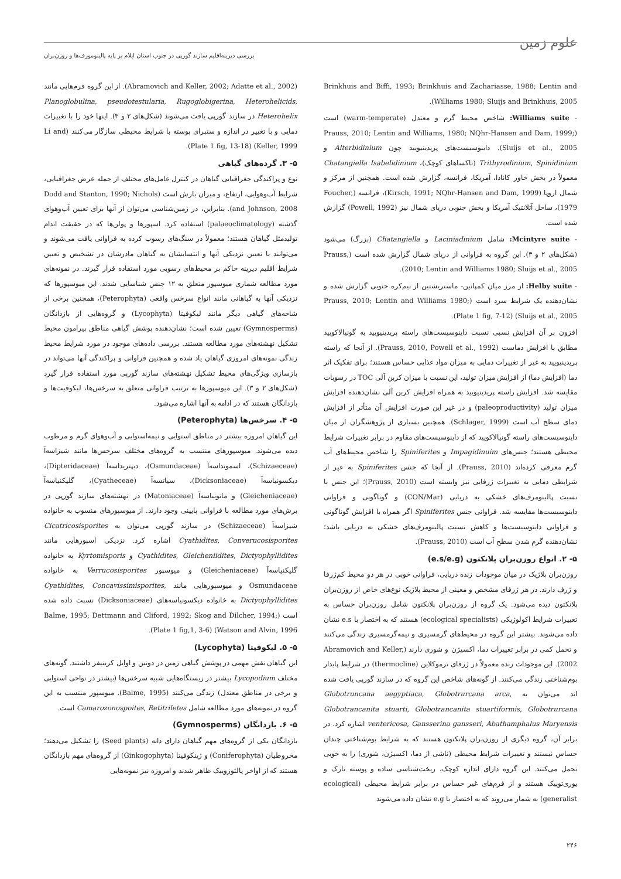علوم زمین
بررسی دیرینه‌اقلیم سازند گورپی در جنوب استان ایلام بر پایه پالینومورف‌ها و روزن‌بران
Brinkhuis and Biffi, 1993; Brinkhuis and Zachariasse, 1988; Lentin and Williams 1980; Sluijs and Brinkhuis, 2005).
- Williams suite: شاخص محیط گرم و معتدل (warm-temperate) است (Prauss, 2010; Lentin and Williams, 1980; NQhr-Hansen and Dam, 1999; Sluijs et al., 2005). داینوسیست‌های پریدینیویید چون Alterbidinium و Trithyrodinium, Spinidinium (تاکساهای کوچک)، Chatangiella Isabelidinium معمولاً در بخش خاور کانادا، آمریکا، فرانسه، گزارش شده است. همچنین از مرکز و شمال اروپا (Kirsch, 1991; NQhr-Hansen and Dam, 1999)، فرانسه (Foucher, 1979)، ساحل آتلانتیک آمریکا و بخش جنوبی دریای شمال نیز (Powell, 1992) گزارش شده است.
- Mcintyre suite: شامل Laciniadinium و Chatangiella (بزرگ) می‌شود (شکل‌های ۲ و ۳). این گروه به فراوانی از دریای شمال گزارش شده است (Prauss, 2010; Lentin and Williams 1980; Sluijs et al., 2005).
- Helby suite: از مرز میان کمپانین- ماستریشتین از نیم‌کره جنوبی گزارش شده و نشان‌دهنده یک شرایط سرد است (Prauss, 2010; Lentin and Williams 1980; Sluijs et al., 2005) (Plate 1 fig, 7-12).
افزون بر آن افزایش نسبی نسبت داینوسیست‌های راسته پریدینیویید به گونیالاکویید مطابق با افزایش دماست (Prauss, 2010, Powell et al., 1992). از آنجا که راسته پریدینیویید به غیر از تغییرات دمایی به میزان مواد غذایی حساس هستند؛ برای تفکیک اثر دما (افزایش دما) از افزایش میزان تولید، این نسبت با میزان کربن آلی TOC در رسوبات مقایسه شد. افزایش راسته پریدینیویید به همراه افزایش کربن آلی نشان‌دهنده افزایش میزان تولید (paleoproductivity) و در غیر این صورت افزایش آن متأثر از افزایش دمای سطح آب است (Schlager, 1999). همچنین بسیاری از پژوهشگران از میان داینوسیست‌های راسته گونیالاکویید که از داینوسیست‌های مقاوم در برابر تغییرات شرایط محیطی هستند؛ جنس‌های Impagidinuim و Spiniferites را شاخص محیط‌های آب گرم معرفی کرده‌اند (Prauss, 2010). از آنجا که جنس Spiniferites به غیر از شرایطی دمایی به تغییرات ژرفایی نیز وابسته است (Prauss, 2010)؛ این جنس با نسبت پالینومرف‌های خشکی به دریایی (CON/Mar) و گوناگونی و فراوانی داینوسیست‌ها مقایسه شد. فراوانی جنس Spiniferites اگر همراه با افزایش گوناگونی و فراوانی داینوسیست‌ها و کاهش نسبت پالینومرف‌های خشکی به دریایی باشد؛ نشان‌دهنده گرم شدن سطح آب است (Prauss, 2010).
۵- ۲. انواع روزن‌بران پلانکتون (e.s/e.g)
روزن‌بران پلاژیک در میان موجودات زنده دریایی، فراوانی خوبی در هر دو محیط کم‌ژرفا و ژرف دارند. در هر ژرفای مشخص و معینی از محیط پلاژیک نوع‌های خاص از روزن‌بران پلانکتون دیده می‌شود. یک گروه از روزن‌بران پلانکتون شامل روزن‌بران حساس به تغییرات شرایط اکولوژیکی (ecological specialists) هستند که به اختصار با e.s نشان داده می‌شوند. بیشتر این گروه در محیط‌های گرمسیری و نیمه‌گرمسیری زندگی می‌کنند و تحمل کمی در برابر تغییرات دما، اکسیژن و شوری دارند (Abramovich and Keller, 2002). این موجودات زنده معمولاً در ژرفای ترموکلاین (thermocline) در شرایط پایدار بوم‌شناختی زندگی می‌کنند. از گونه‌های شاخص این گروه که در سازند گورپی یافت شده اند می‌توان به Globotruncana aegyptiaca, Globotrurcana arca, Globotrancanita stuarti, Globotrancanita stuartiformis, Globotrurcana ventericosa, Gansserina gansseri, Abathamphalus Maryensis اشاره کرد. در برابر آن، گروه دیگری از روزن‌بران پلانکتون هستند که به شرایط بوم‌شناختی چندان حساس نیستند و تغییرات شرایط محیطی (ناشی از دما، اکسیژن، شوری) را به خوبی تحمل می‌کنند. این گروه دارای اندازه کوچک، ریخت‌شناسی ساده و پوسته نازک و یوری‌توپیک هستند و از فرم‌های غیر حساس در برابر شرایط محیطی (ecological generalist) به شمار می‌روند که به اختصار با e.g نشان داده می‌شوند
(Abramovich and Keller, 2002; Adatte et al., 2002). از این گروه فرم‌هایی مانند Planoglobulina, pseudotestularia, Rugoglobigerina, Heterohelicids, Heterohelix در سازند گورپی یافت می‌شوند (شکل‌های ۲ و ۳). اینها خود را با تغییرات دمایی و با تغییر در اندازه و ستبرای پوسته با شرایط محیطی سازگار می‌کنند (Li and Keller, 1999) (Plate 1 fig, 13-18).
۵- ۳. گرده‌های گیاهی
نوع و پراکندگی جغرافیایی گیاهان در کنترل عامل‌های مختلف از جمله عرض جغرافیایی، شرایط آب‌وهوایی، ارتفاع، و میزان بارش است (Dodd and Stanton, 1990; Nichols and Johnson, 2008). بنابراین، در زمین‌شناسی می‌توان از آنها برای تعیین آب‌وهوای گذشته (palaeoclimatology) استفاده کرد. اسپورها و پولن‌ها که در حقیقت اندام تولیدمثل گیاهان هستند؛ معمولاً در سنگ‌های رسوب کرده به فراوانی یافت می‌شوند و می‌توانند با تعیین نزدیکی آنها و انتسابشان به گیاهان مادرشان در تشخیص و تعیین شرایط اقلیم دیرینه حاکم بر محیط‌های رسوبی مورد استفاده قرار گیرند. در نمونه‌های مورد مطالعه شماری میوسپور متعلق به ۱۲ جنس شناسایی شدند. این میوسپورها که نزدیکی آنها به گیاهانی مانند انواع سرخس واقعی (Peterophyta)، همچنین برخی از شاخه‌های گیاهی دیگر مانند لیکوفیتا (Lycophyta) و گروه‌هایی از بازدانگان (Gymnosperms) تعیین شده است؛ نشان‌دهنده پوشش گیاهی مناطق پیرامون محیط تشکیل نهشته‌های مورد مطالعه هستند. بررسی داده‌های موجود در مورد شرایط محیط زندگی نمونه‌های امروزی گیاهان یاد شده و همچنین فراوانی و پراکندگی آنها می‌تواند در بازسازی ویژگی‌های محیط تشکیل نهشته‌های سازند گورپی مورد استفاده قرار گیرد (شکل‌های ۲ و ۳). این میوسپورها به ترتیب فراوانی متعلق به سرخس‌ها، لیکوفیت‌ها و بازدانگان هستند که در ادامه به آنها اشاره می‌شود.
۵- ۴. سرخس‌ها (Peterophyta)
این گیاهان امروزه بیشتر در مناطق استوایی و نیمه‌استوایی و آب‌وهوای گرم و مرطوب دیده می‌شوند. میوسپورهای منتسب به گروه‌های مختلف سرخس‌ها مانند شیزاسه‌آ (Schizaeceae)، اسموندا‌سه‌آ (Osmundaceae)، دیپتریداسه‌آ (Dipteridaceae)، دیکسونیاسه‌آ (Dicksoniaceae)، سیاتسه‌آ (Cyatheceae)، گلیکنیاسه‌آ (Gleicheniaceae) و ماتونیاسه‌آ (Matoniaceae) در نهشته‌های سازند گورپی در برش‌های مورد مطالعه با فراوانی پایینی وجود دارند. از میوسپورهای منسوب به خانواده شیزاسه‌آ (Schizaeceae) در سازند گورپی می‌توان به Cicatricosisporites Cyathidites, Converucosisporites اشاره کرد. نزدیکی اسپورهایی مانند Cyathidites, Gleicheniidites, Dictyophyllidites و Kyrtomisporis به خانواده گلیکنیاسه‌آ (Gleicheniaceae) و میوسپور Verrucosisporites به خانواده Osmundaceae و میوسپورهایی مانند Cyathidites, Concavissimisporites, Dictyophyllidites به خانواده دیکسونیاسه‌های (Dicksoniaceae) نسبت داده شده است (Balme, 1995; Dettmann and Cliford, 1992; Skog and Dilcher, 1994; Watson and Alvin, 1996) (Plate 1 fig,1, 3-6).
۵- ۵. لیکوفیتا (Lycophyta)
این گیاهان نقش مهمی در پوشش گیاهی زمین در دونین و اوایل کربنیفر داشتند. گونه‌های مختلف Lycopodium بیشتر در زیستگاه‌هایی شبیه سرخس‌ها (بیشتر در نواحی استوایی و برخی در مناطق معتدل) زندگی می‌کنند (Balme, 1995). میوسپور منتسب به این گروه در نمونه‌های مورد مطالعه شامل Camarozonospoites, Retitriletes است.
۵- ۶. بازدانگان (Gymnosperms)
بازدانگان یکی از گروه‌های مهم گیاهان دارای دانه (Seed plants) را تشکیل می‌دهند؛ مخروطیان (Coniferophyta) و ژینکوفیتا (Ginkogophyta) از گروه‌های مهم بازدانگان هستند که از اواخر پالئوزوییک ظاهر شدند و امروزه نیز نمونه‌هایی
۲۴۶